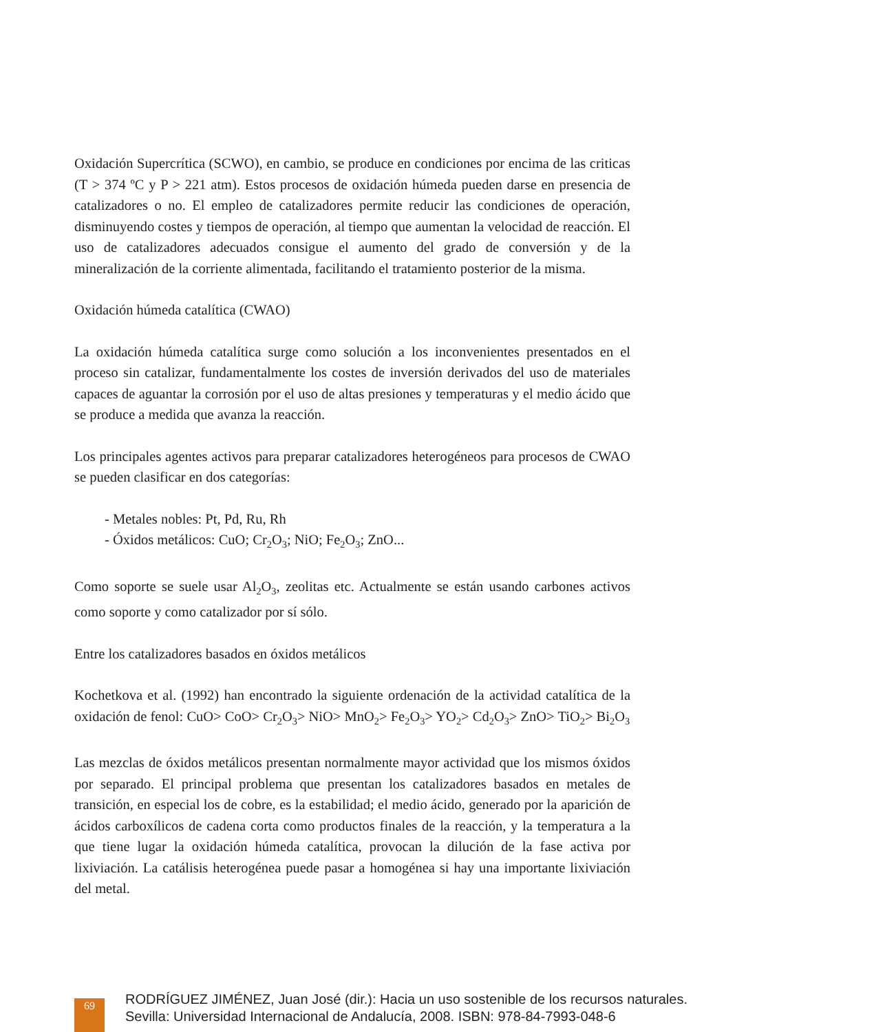Oxidación Supercrítica (SCWO), en cambio, se produce en condiciones por encima de las criticas (T > 374 ºC y P > 221 atm). Estos procesos de oxidación húmeda pueden darse en presencia de catalizadores o no. El empleo de catalizadores permite reducir las condiciones de operación, disminuyendo costes y tiempos de operación, al tiempo que aumentan la velocidad de reacción. El uso de catalizadores adecuados consigue el aumento del grado de conversión y de la mineralización de la corriente alimentada, facilitando el tratamiento posterior de la misma.
Oxidación húmeda catalítica (CWAO)
La oxidación húmeda catalítica surge como solución a los inconvenientes presentados en el proceso sin catalizar, fundamentalmente los costes de inversión derivados del uso de materiales capaces de aguantar la corrosión por el uso de altas presiones y temperaturas y el medio ácido que se produce a medida que avanza la reacción.
Los principales agentes activos para preparar catalizadores heterogéneos para procesos de CWAO se pueden clasificar en dos categorías:
- Metales nobles: Pt, Pd, Ru, Rh
- Óxidos metálicos: CuO; Cr<sub>2</sub>O<sub>3</sub>; NiO; Fe<sub>2</sub>O<sub>3</sub>; ZnO...
Como soporte se suele usar Al<sub>2</sub>O<sub>3</sub>, zeolitas etc. Actualmente se están usando carbones activos como soporte y como catalizador por sí sólo.
Entre los catalizadores basados en óxidos metálicos
Kochetkova et al. (1992) han encontrado la siguiente ordenación de la actividad catalítica de la oxidación de fenol: CuO> CoO> Cr<sub>2</sub>O<sub>3</sub>> NiO> MnO<sub>2</sub>> Fe<sub>2</sub>O<sub>3</sub>> YO<sub>2</sub>> Cd<sub>2</sub>O<sub>3</sub>> ZnO> TiO<sub>2</sub>> Bi<sub>2</sub>O<sub>3</sub>
Las mezclas de óxidos metálicos presentan normalmente mayor actividad que los mismos óxidos por separado. El principal problema que presentan los catalizadores basados en metales de transición, en especial los de cobre, es la estabilidad; el medio ácido, generado por la aparición de ácidos carboxílicos de cadena corta como productos finales de la reacción, y la temperatura a la que tiene lugar la oxidación húmeda catalítica, provocan la dilución de la fase activa por lixiviación. La catálisis heterogénea puede pasar a homogénea si hay una importante lixiviación del metal.
69
RODRÍGUEZ JIMÉNEZ, Juan José (dir.): Hacia un uso sostenible de los recursos naturales.
Sevilla: Universidad Internacional de Andalucía, 2008. ISBN: 978-84-7993-048-6